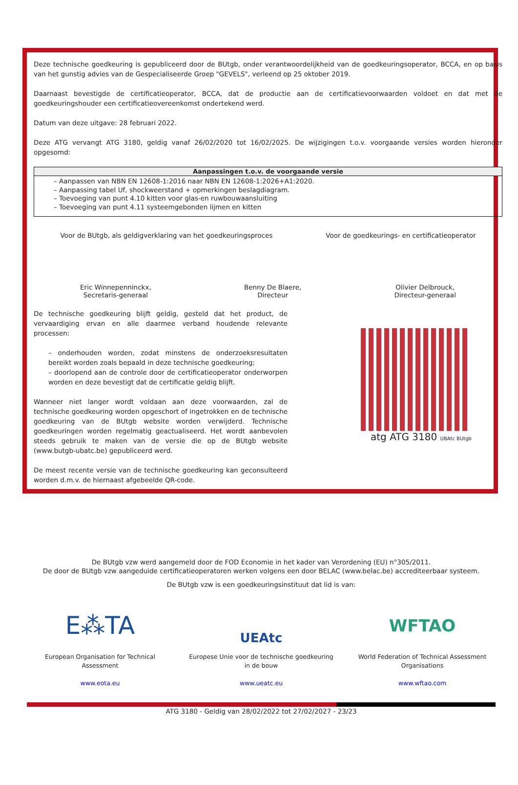Deze technische goedkeuring is gepubliceerd door de BUtgb, onder verantwoordelijkheid van de goedkeuringsoperator, BCCA, en op basis van het gunstig advies van de Gespecialiseerde Groep "GEVELS", verleend op 25 oktober 2019.
Daarnaast bevestigde de certificatieoperator, BCCA, dat de productie aan de certificatievoorwaarden voldoet en dat met de goedkeuringshouder een certificatieovereenkomst ondertekend werd.
Datum van deze uitgave: 28 februari 2022.
Deze ATG vervangt ATG 3180, geldig vanaf 26/02/2020 tot 16/02/2025. De wijzigingen t.o.v. voorgaande versies worden hieronder opgesomd:
| Aanpassingen t.o.v. de voorgaande versie |
| --- |
| – Aanpassen van NBN EN 12608-1:2016 naar NBN EN 12608-1:2026+A1:2020. – Aanpassing tabel Uf, shockweerstand + opmerkingen beslagdiagram. – Toevoeging van punt 4.10 kitten voor glas-en ruwbouwaansluiting – Toevoeging van punt 4.11 systeemgebonden lijmen en kitten |
Voor de BUtgb, als geldigverklaring van het goedkeuringsproces
Voor de goedkeurings- en certificatieoperator
Eric Winnepenninckx,
Secretaris-generaal
Benny De Blaere,
Directeur
Olivier Delbrouck,
Directeur-generaal
De technische goedkeuring blijft geldig, gesteld dat het product, de vervaardiging ervan en alle daarmee verband houdende relevante processen:
– onderhouden worden, zodat minstens de onderzoeksresultaten bereikt worden zoals bepaald in deze technische goedkeuring;
– doorlopend aan de controle door de certificatieoperator onderworpen worden en deze bevestigt dat de certificatie geldig blijft.
Wanneer niet langer wordt voldaan aan deze voorwaarden, zal de technische goedkeuring worden opgeschort of ingetrokken en de technische goedkeuring van de BUtgb website worden verwijderd. Technische goedkeuringen worden regelmatig geactualiseerd. Het wordt aanbevolen steeds gebruik te maken van de versie die op de BUtgb website (www.butgb-ubatc.be) gepubliceerd werd.
De meest recente versie van de technische goedkeuring kan geconsulteerd worden d.m.v. de hiernaast afgebeelde QR-code.
atg ATG 3180 UBAtc BUtgb
De BUtgb vzw werd aangemeld door de FOD Economie in het kader van Verordening (EU) n°305/2011.
De door de BUtgb vzw aangeduide certificatieoperatoren werken volgens een door BELAC (www.belac.be) accrediteerbaar systeem.
De BUtgb vzw is een goedkeuringsinstituut dat lid is van:
E⁂TA
European Organisation for Technical Assessment
www.eota.eu
UEAtc
Europese Unie voor de technische goedkeuring in de bouw
www.ueatc.eu
WFTAO
World Federation of Technical Assessment Organisations
www.wftao.com
ATG 3180 - Geldig van 28/02/2022 tot 27/02/2027 - 23/23